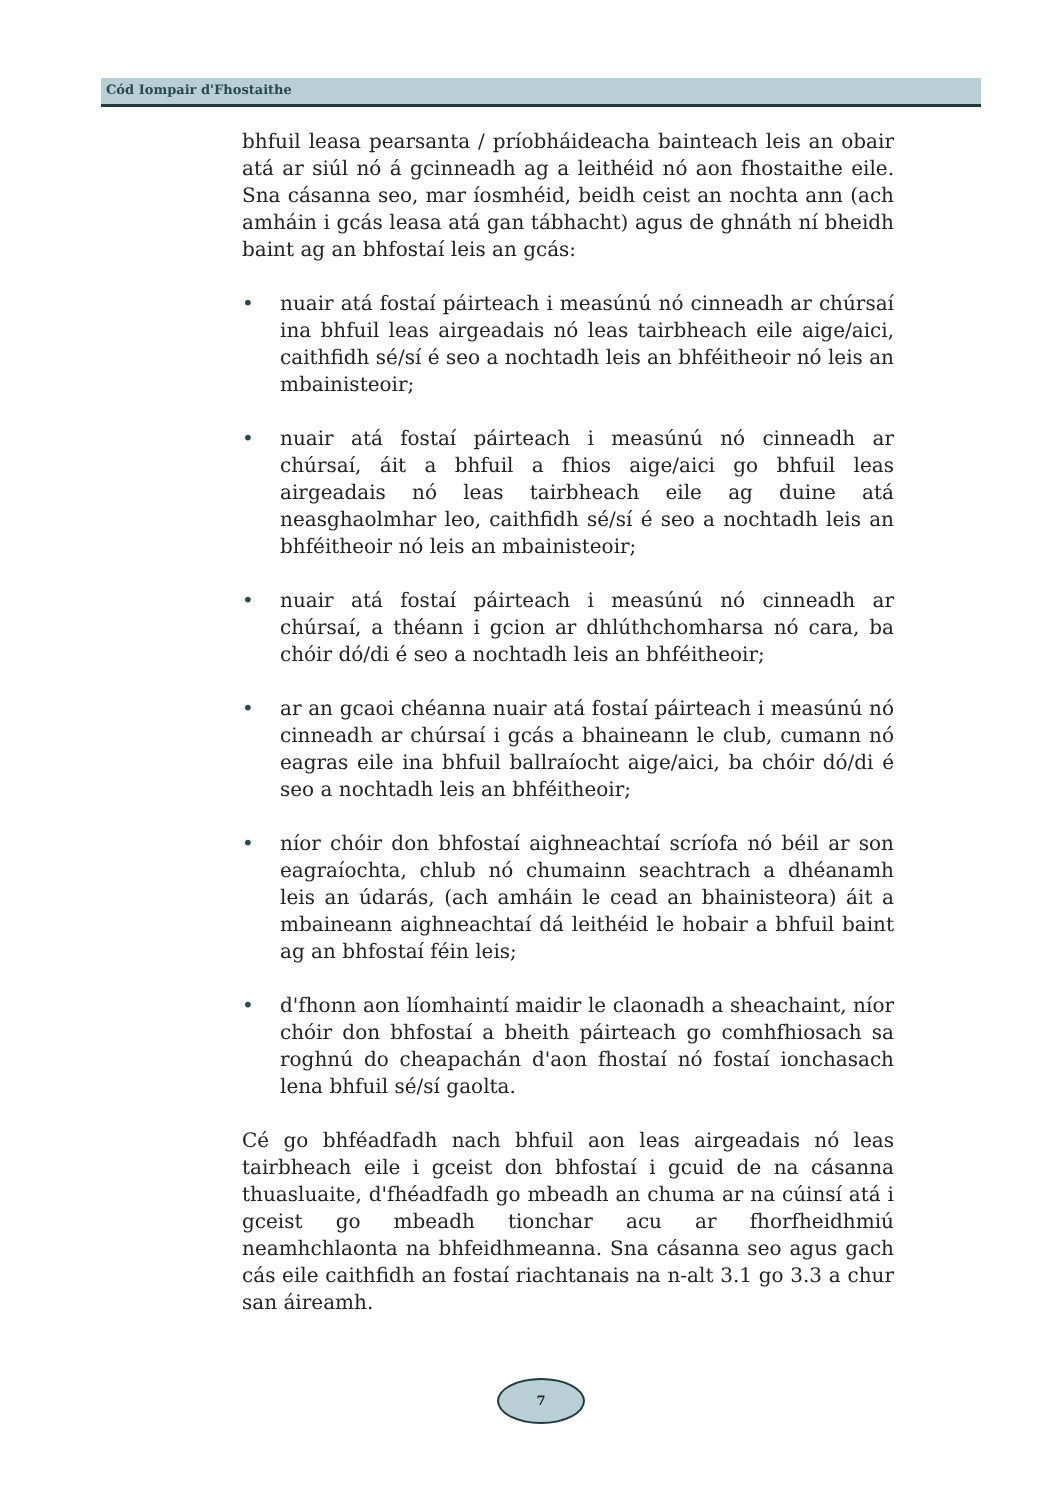Cód Iompair d'Fhostaithe
bhfuil leasa pearsanta / príobháideacha bainteach leis an obair atá ar siúl nó á gcinneadh ag a leithéid nó aon fhostaithe eile. Sna cásanna seo, mar íosmhéid, beidh ceist an nochta ann (ach amháin i gcás leasa atá gan tábhacht) agus de ghnáth ní bheidh baint ag an bhfostaí leis an gcás:
• nuair atá fostaí páirteach i measúnú nó cinneadh ar chúrsaí ina bhfuil leas airgeadais nó leas tairbheach eile aige/aici, caithfidh sé/sí é seo a nochtadh leis an bhféitheoir nó leis an mbainisteoir;
• nuair atá fostaí páirteach i measúnú nó cinneadh ar chúrsaí, áit a bhfuil a fhios aige/aici go bhfuil leas airgeadais nó leas tairbheach eile ag duine atá neasghaolmhar leo, caithfidh sé/sí é seo a nochtadh leis an bhféitheoir nó leis an mbainisteoir;
• nuair atá fostaí páirteach i measúnú nó cinneadh ar chúrsaí, a théann i gcion ar dhlúthchomharsa nó cara, ba chóir dó/di é seo a nochtadh leis an bhféitheoir;
• ar an gcaoi chéanna nuair atá fostaí páirteach i measúnú nó cinneadh ar chúrsaí i gcás a bhaineann le club, cumann nó eagras eile ina bhfuil ballraíocht aige/aici, ba chóir dó/di é seo a nochtadh leis an bhféitheoir;
• níor chóir don bhfostaí aighneachtaí scríofa nó béil ar son eagraíochta, chlub nó chumainn seachtrach a dhéanamh leis an údarás, (ach amháin le cead an bhainisteora) áit a mbaineann aighneachtaí dá leithéid le hobair a bhfuil baint ag an bhfostaí féin leis;
• d'fhonn aon líomhaintí maidir le claonadh a sheachaint, níor chóir don bhfostaí a bheith páirteach go comhfhiosach sa roghnú do cheapachán d'aon fhostaí nó fostaí ionchasach lena bhfuil sé/sí gaolta.
Cé go bhféadfadh nach bhfuil aon leas airgeadais nó leas tairbheach eile i gceist don bhfostaí i gcuid de na cásanna thuasluaite, d'fhéadfadh go mbeadh an chuma ar na cúinsí atá i gceist go mbeadh tionchar acu ar fhorfheidhmiú neamhchlaonta na bhfeidhmeanna. Sna cásanna seo agus gach cás eile caithfidh an fostaí riachtanais na n-alt 3.1 go 3.3 a chur san áireamh.
7